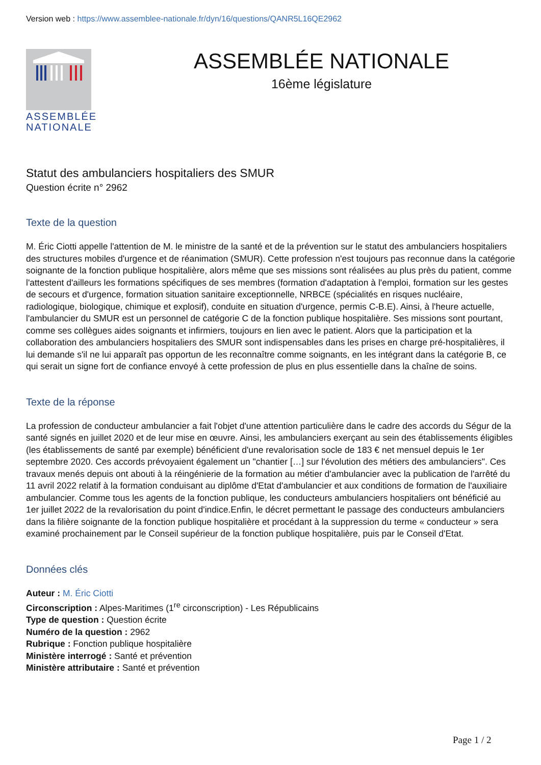Version web : https://www.assemblee-nationale.fr/dyn/16/questions/QANR5L16QE2962
ASSEMBLÉE
NATIONALE
ASSEMBLÉE NATIONALE
16ème législature
Statut des ambulanciers hospitaliers des SMUR
Question écrite n° 2962
Texte de la question
M. Éric Ciotti appelle l'attention de M. le ministre de la santé et de la prévention sur le statut des ambulanciers hospitaliers des structures mobiles d'urgence et de réanimation (SMUR). Cette profession n'est toujours pas reconnue dans la catégorie soignante de la fonction publique hospitalière, alors même que ses missions sont réalisées au plus près du patient, comme l'attestent d'ailleurs les formations spécifiques de ses membres (formation d'adaptation à l'emploi, formation sur les gestes de secours et d'urgence, formation situation sanitaire exceptionnelle, NRBCE (spécialités en risques nucléaire, radiologique, biologique, chimique et explosif), conduite en situation d'urgence, permis C-B.E). Ainsi, à l'heure actuelle, l'ambulancier du SMUR est un personnel de catégorie C de la fonction publique hospitalière. Ses missions sont pourtant, comme ses collègues aides soignants et infirmiers, toujours en lien avec le patient. Alors que la participation et la collaboration des ambulanciers hospitaliers des SMUR sont indispensables dans les prises en charge pré-hospitalières, il lui demande s'il ne lui apparaît pas opportun de les reconnaître comme soignants, en les intégrant dans la catégorie B, ce qui serait un signe fort de confiance envoyé à cette profession de plus en plus essentielle dans la chaîne de soins.
Texte de la réponse
La profession de conducteur ambulancier a fait l'objet d'une attention particulière dans le cadre des accords du Ségur de la santé signés en juillet 2020 et de leur mise en œuvre. Ainsi, les ambulanciers exerçant au sein des établissements éligibles (les établissements de santé par exemple) bénéficient d'une revalorisation socle de 183 € net mensuel depuis le 1er septembre 2020. Ces accords prévoyaient également un "chantier […] sur l'évolution des métiers des ambulanciers". Ces travaux menés depuis ont abouti à la réingénierie de la formation au métier d'ambulancier avec la publication de l'arrêté du 11 avril 2022 relatif à la formation conduisant au diplôme d'Etat d'ambulancier et aux conditions de formation de l'auxiliaire ambulancier. Comme tous les agents de la fonction publique, les conducteurs ambulanciers hospitaliers ont bénéficié au 1er juillet 2022 de la revalorisation du point d'indice.Enfin, le décret permettant le passage des conducteurs ambulanciers dans la filière soignante de la fonction publique hospitalière et procédant à la suppression du terme « conducteur » sera examiné prochainement par le Conseil supérieur de la fonction publique hospitalière, puis par le Conseil d'Etat.
Données clés
Auteur : M. Éric Ciotti
Circonscription : Alpes-Maritimes (1<sup>re</sup> circonscription) - Les Républicains
Type de question : Question écrite
Numéro de la question : 2962
Rubrique : Fonction publique hospitalière
Ministère interrogé : Santé et prévention
Ministère attributaire : Santé et prévention
Page 1 / 2